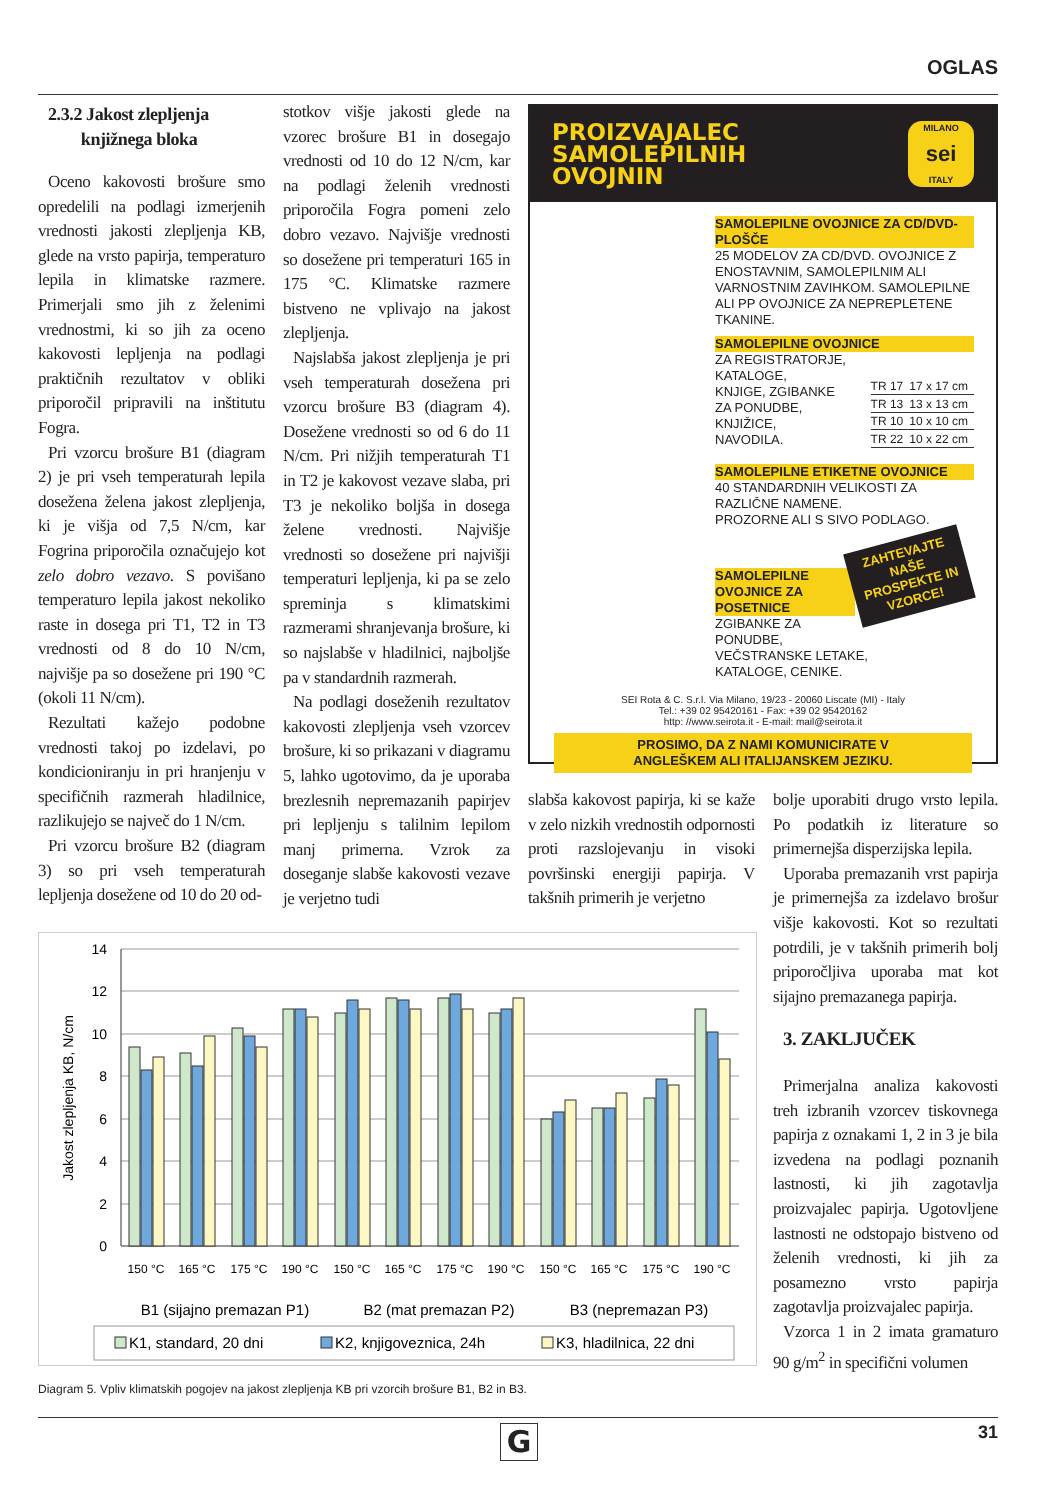OGLAS
2.3.2 Jakost zlepljenja
knjižnega bloka
Oceno kakovosti brošure smo opredelili na podlagi izmerjenih vrednosti jakosti zlepljenja KB, glede na vrsto papirja, temperaturo lepila in klimatske razmere. Primerjali smo jih z želenimi vrednostmi, ki so jih za oceno kakovosti lepljenja na podlagi praktičnih rezultatov v obliki priporočil pripravili na inštitutu Fogra.
Pri vzorcu brošure B1 (diagram 2) je pri vseh temperaturah lepila dosežena želena jakost zlepljenja, ki je višja od 7,5 N/cm, kar Fogrina priporočila označujejo kot zelo dobro vezavo. S povišano temperaturo lepila jakost nekoliko raste in dosega pri T1, T2 in T3 vrednosti od 8 do 10 N/cm, najvišje pa so dosežene pri 190 °C (okoli 11 N/cm).
Rezultati kažejo podobne vrednosti takoj po izdelavi, po kondicioniranju in pri hranjenju v specifičnih razmerah hladilnice, razlikujejo se največ do 1 N/cm.
Pri vzorcu brošure B2 (diagram 3) so pri vseh temperaturah lepljenja dosežene od 10 do 20 od-
stotkov višje jakosti glede na vzorec brošure B1 in dosegajo vrednosti od 10 do 12 N/cm, kar na podlagi želenih vrednosti priporočila Fogra pomeni zelo dobro vezavo. Najvišje vrednosti so dosežene pri temperaturi 165 in 175 °C. Klimatske razmere bistveno ne vplivajo na jakost zlepljenja.
Najslabša jakost zlepljenja je pri vseh temperaturah dosežena pri vzorcu brošure B3 (diagram 4). Dosežene vrednosti so od 6 do 11 N/cm. Pri nižjih temperaturah T1 in T2 je kakovost vezave slaba, pri T3 je nekoliko boljša in dosega želene vrednosti. Najvišje vrednosti so dosežene pri najvišji temperaturi lepljenja, ki pa se zelo spreminja s klimatskimi razmerami shranjevanja brošure, ki so najslabše v hladilnici, najboljše pa v standardnih razmerah.
Na podlagi doseženih rezultatov kakovosti zlepljenja vseh vzorcev brošure, ki so prikazani v diagramu 5, lahko ugotovimo, da je uporaba brezlesnih nepremazanih papirjev pri lepljenju s talilnim lepilom manj primerna. Vzrok za doseganje slabše kakovosti vezave je verjetno tudi
PROIZVAJALEC
SAMOLEPILNIH
OVOJNIN
MILANO
sei
ITALY
SAMOLEPILNE OVOJNICE ZA CD/DVD-PLOŠČE
25 MODELOV ZA CD/DVD. OVOJNICE Z ENOSTAVNIM, SAMOLEPILNIM ALI VARNOSTNIM ZAVIHKOM. SAMOLEPILNE ALI PP OVOJNICE ZA NEPREPLETENE TKANINE.
SAMOLEPILNE OVOJNICE
ZA REGISTRATORJE,
KATALOGE,
KNJIGE, ZGIBANKE
ZA PONUDBE,
KNJIŽICE,
NAVODILA.
| TR 17 | 17 x 17 cm |
| TR 13 | 13 x 13 cm |
| TR 10 | 10 x 10 cm |
| TR 22 | 10 x 22 cm |
SAMOLEPILNE ETIKETNE OVOJNICE
40 STANDARDNIH VELIKOSTI ZA RAZLIČNE NAMENE.
PROZORNE ALI S SIVO PODLAGO.
ZAHTEVAJTE
NAŠE
PROSPEKTE IN
VZORCE!
SAMOLEPILNE OVOJNICE ZA POSETNICE
ZGIBANKE ZA
PONUDBE,
VEČSTRANSKE LETAKE,
KATALOGE, CENIKE.
SEI Rota & C. S.r.l. Via Milano, 19/23 - 20060 Liscate (MI) - Italy
Tel.: +39 02 95420161 - Fax: +39 02 95420162
http: //www.seirota.it - E-mail: mail@seirota.it
PROSIMO, DA Z NAMI KOMUNICIRATE V
ANGLEŠKEM ALI ITALIJANSKEM JEZIKU.
slabša kakovost papirja, ki se kaže v zelo nizkih vrednostih odpornosti proti razslojevanju in visoki površinski energiji papirja. V takšnih primerih je verjetno
bolje uporabiti drugo vrsto lepila. Po podatkih iz literature so primernejša disperzijska lepila.
Uporaba premazanih vrst papirja je primernejša za izdelavo brošur višje kakovosti. Kot so rezultati potrdili, je v takšnih primerih bolj priporočljiva uporaba mat kot sijajno premazanega papirja.
3. ZAKLJUČEK
Primerjalna analiza kakovosti treh izbranih vzorcev tiskovnega papirja z oznakami 1, 2 in 3 je bila izvedena na podlagi poznanih lastnosti, ki jih zagotavlja proizvajalec papirja. Ugotovljene lastnosti ne odstopajo bistveno od želenih vrednosti, ki jih za posamezno vrsto papirja zagotavlja proizvajalec papirja.
Vzorca 1 in 2 imata gramaturo 90 g/m<sup>2</sup> in specifični volumen
14
12
10
8
6
4
2
0
Jakost zlepljenja KB, N/cm
150 °C
165 °C
175 °C
190 °C
150 °C
165 °C
175 °C
190 °C
150 °C
165 °C
175 °C
190 °C
B1 (sijajno premazan P1)
B2 (mat premazan P2)
B3 (nepremazan P3)
K1, standard, 20 dni
K2, knjigoveznica, 24h
K3, hladilnica, 22 dni
Diagram 5. Vpliv klimatskih pogojev na jakost zlepljenja KB pri vzorcih brošure B1, B2 in B3.
31 G